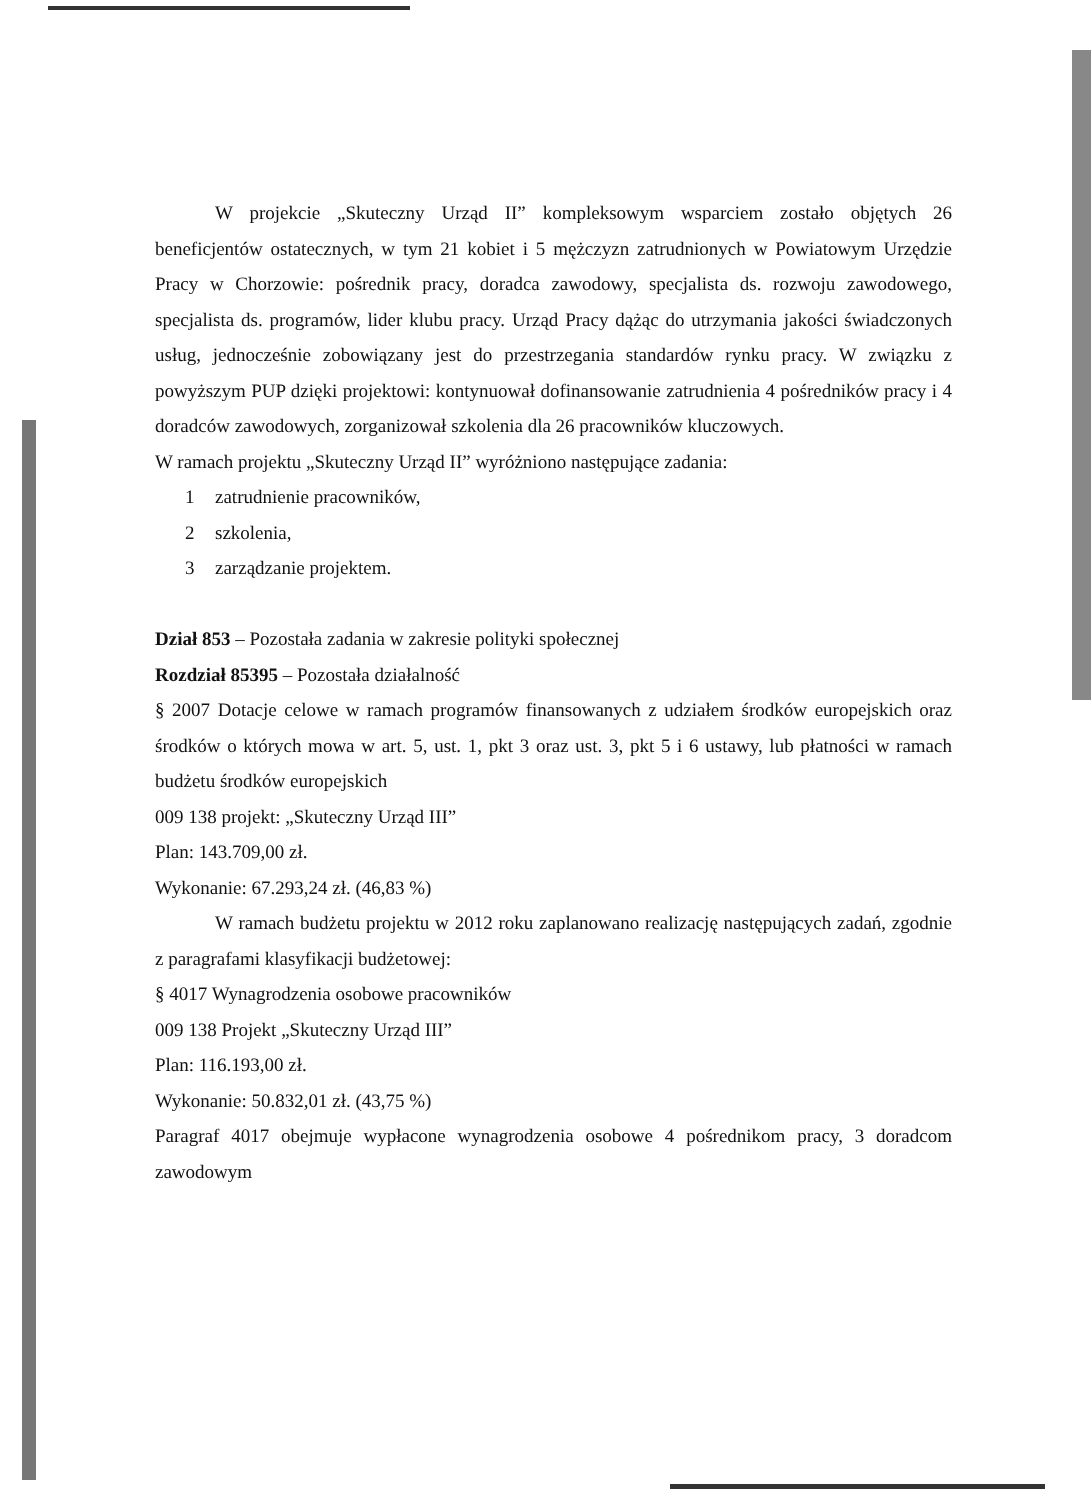W projekcie „Skuteczny Urząd II” kompleksowym wsparciem zostało objętych 26 beneficjentów ostatecznych, w tym 21 kobiet i 5 mężczyzn zatrudnionych w Powiatowym Urzędzie Pracy w Chorzowie: pośrednik pracy, doradca zawodowy, specjalista ds. rozwoju zawodowego, specjalista ds. programów, lider klubu pracy. Urząd Pracy dążąc do utrzymania jakości świadczonych usług, jednocześnie zobowiązany jest do przestrzegania standardów rynku pracy. W związku z powyższym PUP dzięki projektowi: kontynuował dofinansowanie zatrudnienia 4 pośredników pracy i 4 doradców zawodowych, zorganizował szkolenia dla 26 pracowników kluczowych.
W ramach projektu „Skuteczny Urząd II” wyróżniono następujące zadania:
1 zatrudnienie pracowników,
2 szkolenia,
3 zarządzanie projektem.
Dział 853 – Pozostała zadania w zakresie polityki społecznej
Rozdział 85395 – Pozostała działalność
§ 2007 Dotacje celowe w ramach programów finansowanych z udziałem środków europejskich oraz środków o których mowa w art. 5, ust. 1, pkt 3 oraz ust. 3, pkt 5 i 6 ustawy, lub płatności w ramach budżetu środków europejskich
009 138 projekt: „Skuteczny Urząd III”
Plan: 143.709,00 zł.
Wykonanie: 67.293,24 zł. (46,83 %)
W ramach budżetu projektu w 2012 roku zaplanowano realizację następujących zadań, zgodnie z paragrafami klasyfikacji budżetowej:
§ 4017 Wynagrodzenia osobowe pracowników
009 138 Projekt „Skuteczny Urząd III”
Plan: 116.193,00 zł.
Wykonanie: 50.832,01 zł. (43,75 %)
Paragraf 4017 obejmuje wypłacone wynagrodzenia osobowe 4 pośrednikom pracy, 3 doradcom zawodowym